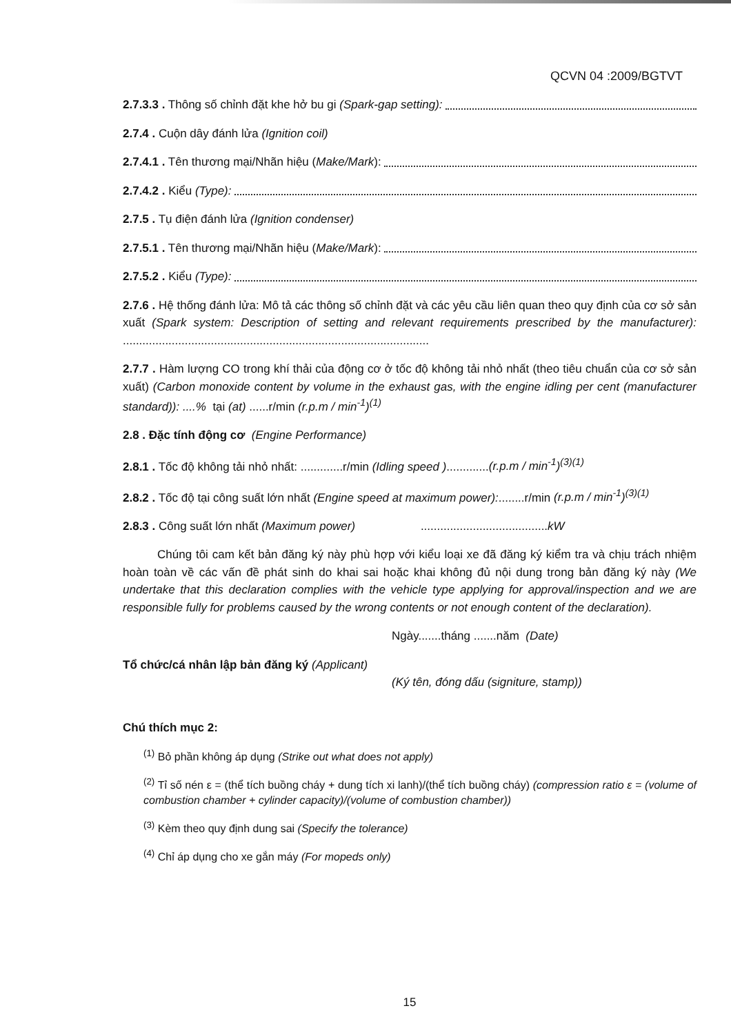QCVN 04 :2009/BGTVT
2.7.3.3 . Thông số chỉnh đặt khe hở bu gi (Spark-gap setting):
2.7.4 . Cuộn dây đánh lửa (Ignition coil)
2.7.4.1 . Tên thương mại/Nhãn hiệu (Make/Mark):
2.7.4.2 . Kiểu (Type):
2.7.5 . Tụ điện đánh lửa (Ignition condenser)
2.7.5.1 . Tên thương mại/Nhãn hiệu (Make/Mark):
2.7.5.2 . Kiểu (Type):
2.7.6 . Hệ thống đánh lửa: Mô tả các thông số chỉnh đặt và các yêu cầu liên quan theo quy định của cơ sở sản xuất (Spark system: Description of setting and relevant requirements prescribed by the manufacturer): ..............................................................................................
2.7.7 . Hàm lượng CO trong khí thải của động cơ ở tốc độ không tải nhỏ nhất (theo tiêu chuẩn của cơ sở sản xuất) (Carbon monoxide content by volume in the exhaust gas, with the engine idling per cent (manufacturer standard)): ....% tại (at) ......r/min (r.p.m / min<sup>-1</sup>)<sup>(1)</sup>
2.8 . Đặc tính động cơ (Engine Performance)
2.8.1 . Tốc độ không tải nhỏ nhất: .............r/min (Idling speed ).............(r.p.m / min<sup>-1</sup>)<sup>(3)(1)</sup>
2.8.2 . Tốc độ tại công suất lớn nhất (Engine speed at maximum power):........r/min (r.p.m / min<sup>-1</sup>)<sup>(3)(1)</sup>
2.8.3 . Công suất lớn nhất (Maximum power) .......................................kW
Chúng tôi cam kết bản đăng ký này phù hợp với kiểu loại xe đã đăng ký kiểm tra và chịu trách nhiệm hoàn toàn về các vấn đề phát sinh do khai sai hoặc khai không đủ nội dung trong bản đăng ký này (We undertake that this declaration complies with the vehicle type applying for approval/inspection and we are responsible fully for problems caused by the wrong contents or not enough content of the declaration).
Ngày.......tháng .......năm (Date)
Tổ chức/cá nhân lập bản đăng ký (Applicant)
(Ký tên, đóng dấu (signiture, stamp))
Chú thích mục 2:
<sup>(1)</sup> Bỏ phần không áp dụng (Strike out what does not apply)
<sup>(2)</sup> Tỉ số nén ε = (thể tích buồng cháy + dung tích xi lanh)/(thể tích buồng cháy) (compression ratio ε = (volume of combustion chamber + cylinder capacity)/(volume of combustion chamber))
<sup>(3)</sup> Kèm theo quy định dung sai (Specify the tolerance)
<sup>(4)</sup> Chỉ áp dụng cho xe gắn máy (For mopeds only)
15